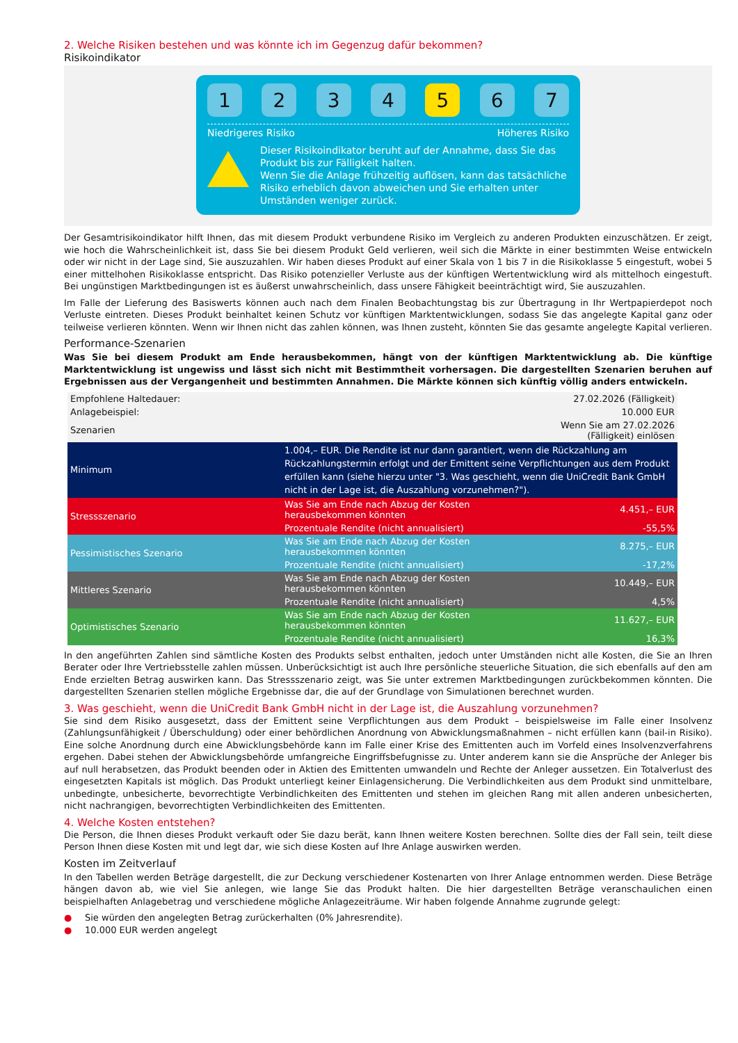2. Welche Risiken bestehen und was könnte ich im Gegenzug dafür bekommen?
Risikoindikator
1 2 3 4 5 6 7
Niedrigeres Risiko Höheres Risiko
Dieser Risikoindikator beruht auf der Annahme, dass Sie das Produkt bis zur Fälligkeit halten.
Wenn Sie die Anlage frühzeitig auflösen, kann das tatsächliche Risiko erheblich davon abweichen und Sie erhalten unter Umständen weniger zurück.
Der Gesamtrisikoindikator hilft Ihnen, das mit diesem Produkt verbundene Risiko im Vergleich zu anderen Produkten einzuschätzen. Er zeigt, wie hoch die Wahrscheinlichkeit ist, dass Sie bei diesem Produkt Geld verlieren, weil sich die Märkte in einer bestimmten Weise entwickeln oder wir nicht in der Lage sind, Sie auszuzahlen. Wir haben dieses Produkt auf einer Skala von 1 bis 7 in die Risikoklasse 5 eingestuft, wobei 5 einer mittelhohen Risikoklasse entspricht. Das Risiko potenzieller Verluste aus der künftigen Wertentwicklung wird als mittelhoch eingestuft. Bei ungünstigen Marktbedingungen ist es äußerst unwahrscheinlich, dass unsere Fähigkeit beeinträchtigt wird, Sie auszuzahlen.
Im Falle der Lieferung des Basiswerts können auch nach dem Finalen Beobachtungstag bis zur Übertragung in Ihr Wertpapierdepot noch Verluste eintreten. Dieses Produkt beinhaltet keinen Schutz vor künftigen Marktentwicklungen, sodass Sie das angelegte Kapital ganz oder teilweise verlieren könnten. Wenn wir Ihnen nicht das zahlen können, was Ihnen zusteht, könnten Sie das gesamte angelegte Kapital verlieren.
Performance-Szenarien
Was Sie bei diesem Produkt am Ende herausbekommen, hängt von der künftigen Marktentwicklung ab. Die künftige Marktentwicklung ist ungewiss und lässt sich nicht mit Bestimmtheit vorhersagen. Die dargestellten Szenarien beruhen auf Ergebnissen aus der Vergangenheit und bestimmten Annahmen. Die Märkte können sich künftig völlig anders entwickeln.
| Empfohlene Haltedauer: | | 27.02.2026 (Fälligkeit) |
| Anlagebeispiel: | | 10.000 EUR |
| Szenarien | | Wenn Sie am 27.02.2026 (Fälligkeit) einlösen |
| Minimum | 1.004,– EUR. Die Rendite ist nur dann garantiert, wenn die Rückzahlung am Rückzahlungstermin erfolgt und der Emittent seine Verpflichtungen aus dem Produkt erfüllen kann (siehe hierzu unter "3. Was geschieht, wenn die UniCredit Bank GmbH nicht in der Lage ist, die Auszahlung vorzunehmen?"). | |
| Stressszenario | Was Sie am Ende nach Abzug der Kosten herausbekommen könnten | 4.451,– EUR |
| | Prozentuale Rendite (nicht annualisiert) | -55,5% |
| Pessimistisches Szenario | Was Sie am Ende nach Abzug der Kosten herausbekommen könnten | 8.275,– EUR |
| | Prozentuale Rendite (nicht annualisiert) | -17,2% |
| Mittleres Szenario | Was Sie am Ende nach Abzug der Kosten herausbekommen könnten | 10.449,– EUR |
| | Prozentuale Rendite (nicht annualisiert) | 4,5% |
| Optimistisches Szenario | Was Sie am Ende nach Abzug der Kosten herausbekommen könnten | 11.627,– EUR |
| | Prozentuale Rendite (nicht annualisiert) | 16,3% |
In den angeführten Zahlen sind sämtliche Kosten des Produkts selbst enthalten, jedoch unter Umständen nicht alle Kosten, die Sie an Ihren Berater oder Ihre Vertriebsstelle zahlen müssen. Unberücksichtigt ist auch Ihre persönliche steuerliche Situation, die sich ebenfalls auf den am Ende erzielten Betrag auswirken kann. Das Stressszenario zeigt, was Sie unter extremen Marktbedingungen zurückbekommen könnten. Die dargestellten Szenarien stellen mögliche Ergebnisse dar, die auf der Grundlage von Simulationen berechnet wurden.
3. Was geschieht, wenn die UniCredit Bank GmbH nicht in der Lage ist, die Auszahlung vorzunehmen?
Sie sind dem Risiko ausgesetzt, dass der Emittent seine Verpflichtungen aus dem Produkt – beispielsweise im Falle einer Insolvenz (Zahlungsunfähigkeit / Überschuldung) oder einer behördlichen Anordnung von Abwicklungsmaßnahmen – nicht erfüllen kann (bail-in Risiko). Eine solche Anordnung durch eine Abwicklungsbehörde kann im Falle einer Krise des Emittenten auch im Vorfeld eines Insolvenzverfahrens ergehen. Dabei stehen der Abwicklungsbehörde umfangreiche Eingriffsbefugnisse zu. Unter anderem kann sie die Ansprüche der Anleger bis auf null herabsetzen, das Produkt beenden oder in Aktien des Emittenten umwandeln und Rechte der Anleger aussetzen. Ein Totalverlust des eingesetzten Kapitals ist möglich. Das Produkt unterliegt keiner Einlagensicherung. Die Verbindlichkeiten aus dem Produkt sind unmittelbare, unbedingte, unbesicherte, bevorrechtigte Verbindlichkeiten des Emittenten und stehen im gleichen Rang mit allen anderen unbesicherten, nicht nachrangigen, bevorrechtigten Verbindlichkeiten des Emittenten.
4. Welche Kosten entstehen?
Die Person, die Ihnen dieses Produkt verkauft oder Sie dazu berät, kann Ihnen weitere Kosten berechnen. Sollte dies der Fall sein, teilt diese Person Ihnen diese Kosten mit und legt dar, wie sich diese Kosten auf Ihre Anlage auswirken werden.
Kosten im Zeitverlauf
In den Tabellen werden Beträge dargestellt, die zur Deckung verschiedener Kostenarten von Ihrer Anlage entnommen werden. Diese Beträge hängen davon ab, wie viel Sie anlegen, wie lange Sie das Produkt halten. Die hier dargestellten Beträge veranschaulichen einen beispielhaften Anlagebetrag und verschiedene mögliche Anlagezeiträume. Wir haben folgende Annahme zugrunde gelegt:
● Sie würden den angelegten Betrag zurückerhalten (0% Jahresrendite).
● 10.000 EUR werden angelegt